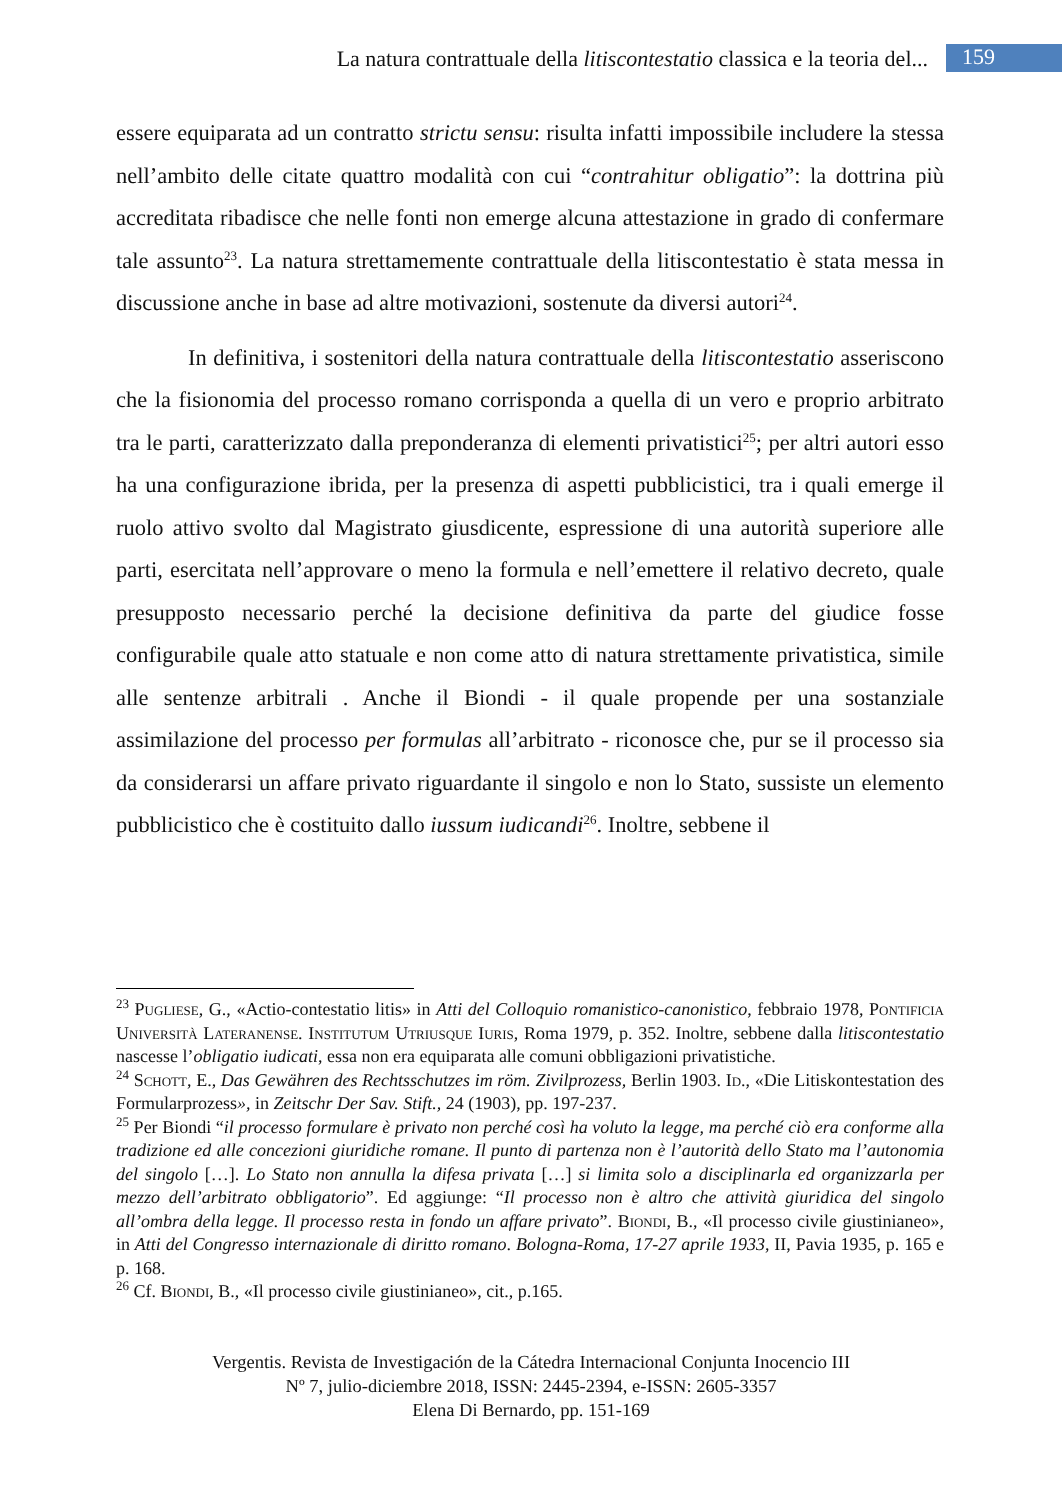La natura contrattuale della litiscontestatio classica e la teoria del... 159
essere equiparata ad un contratto strictu sensu: risulta infatti impossibile includere la stessa nell’ambito delle citate quattro modalità con cui “contrahitur obligatio”: la dottrina più accreditata ribadisce che nelle fonti non emerge alcuna attestazione in grado di confermare tale assunto<sup>23</sup>. La natura strettamemente contrattuale della litiscontestatio è stata messa in discussione anche in base ad altre motivazioni, sostenute da diversi autori<sup>24</sup>.
In definitiva, i sostenitori della natura contrattuale della litiscontestatio asseriscono che la fisionomia del processo romano corrisponda a quella di un vero e proprio arbitrato tra le parti, caratterizzato dalla preponderanza di elementi privatistici<sup>25</sup>; per altri autori esso ha una configurazione ibrida, per la presenza di aspetti pubblicistici, tra i quali emerge il ruolo attivo svolto dal Magistrato giusdicente, espressione di una autorità superiore alle parti, esercitata nell’approvare o meno la formula e nell’emettere il relativo decreto, quale presupposto necessario perché la decisione definitiva da parte del giudice fosse configurabile quale atto statuale e non come atto di natura strettamente privatistica, simile alle sentenze arbitrali . Anche il Biondi - il quale propende per una sostanziale assimilazione del processo per formulas all’arbitrato - riconosce che, pur se il processo sia da considerarsi un affare privato riguardante il singolo e non lo Stato, sussiste un elemento pubblicistico che è costituito dallo iussum iudicandi<sup>26</sup>. Inoltre, sebbene il
<sup>23</sup> Pugliese, G., «Actio-contestatio litis» in Atti del Colloquio romanistico-canonistico, febbraio 1978, Pontificia Università Lateranense. Institutum Utriusque Iuris, Roma 1979, p. 352. Inoltre, sebbene dalla litiscontestatio nascesse l’obligatio iudicati, essa non era equiparata alle comuni obbligazioni privatistiche.
<sup>24</sup> Schott, E., Das Gewähren des Rechtsschutzes im röm. Zivilprozess, Berlin 1903. Id., «Die Litiskontestation des Formularprozess», in Zeitschr Der Sav. Stift., 24 (1903), pp. 197-237.
<sup>25</sup> Per Biondi “il processo formulare è privato non perché così ha voluto la legge, ma perché ciò era conforme alla tradizione ed alle concezioni giuridiche romane. Il punto di partenza non è l’autorità dello Stato ma l’autonomia del singolo […]. Lo Stato non annulla la difesa privata […] si limita solo a disciplinarla ed organizzarla per mezzo dell’arbitrato obbligatorio”. Ed aggiunge: “Il processo non è altro che attività giuridica del singolo all’ombra della legge. Il processo resta in fondo un affare privato”. Biondi, B., «Il processo civile giustinianeo», in Atti del Congresso internazionale di diritto romano. Bologna-Roma, 17-27 aprile 1933, II, Pavia 1935, p. 165 e p. 168.
<sup>26</sup> Cf. Biondi, B., «Il processo civile giustinianeo», cit., p.165.
Vergentis. Revista de Investigación de la Cátedra Internacional Conjunta Inocencio III
Nº 7, julio-diciembre 2018, ISSN: 2445-2394, e-ISSN: 2605-3357
Elena Di Bernardo, pp. 151-169